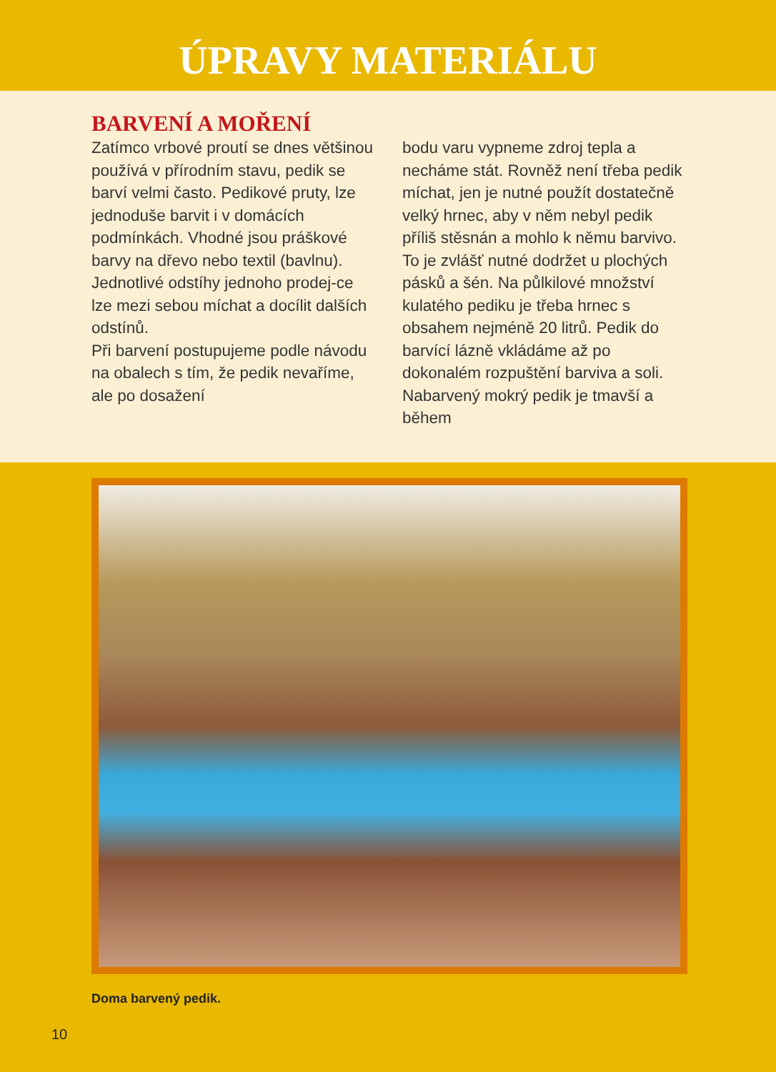ÚPRAVY MATERIÁLU
BARVENÍ A MOŘENÍ
Zatímco vrbové proutí se dnes většinou používá v přírodním stavu, pedik se barví velmi často. Pedikové pruty, lze jednoduše barvit i v domácích podmínkách. Vhodné jsou práškové barvy na dřevo nebo textil (bavlnu).
Jednotlivé odstíhy jednoho prodej-ce lze mezi sebou míchat a docílit dalších odstínů.
Při barvení postupujeme podle návodu na obalech s tím, že pedik nevaříme, ale po dosažení
bodu varu vypneme zdroj tepla a necháme stát. Rovněž není třeba pedik míchat, jen je nutné použít dostatečně velký hrnec, aby v něm nebyl pedik příliš stěsnán a mohlo k němu barvivo. To je zvlášť nutné dodržet u plochých pásků a šén. Na půlkilové množství kulatého pediku je třeba hrnec s obsahem nejméně 20 litrů. Pedik do barvící lázně vkládáme až po dokonalém rozpuštění barviva a soli. Nabarvený mokrý pedik je tmavší a během
Doma barvený pedik.
10